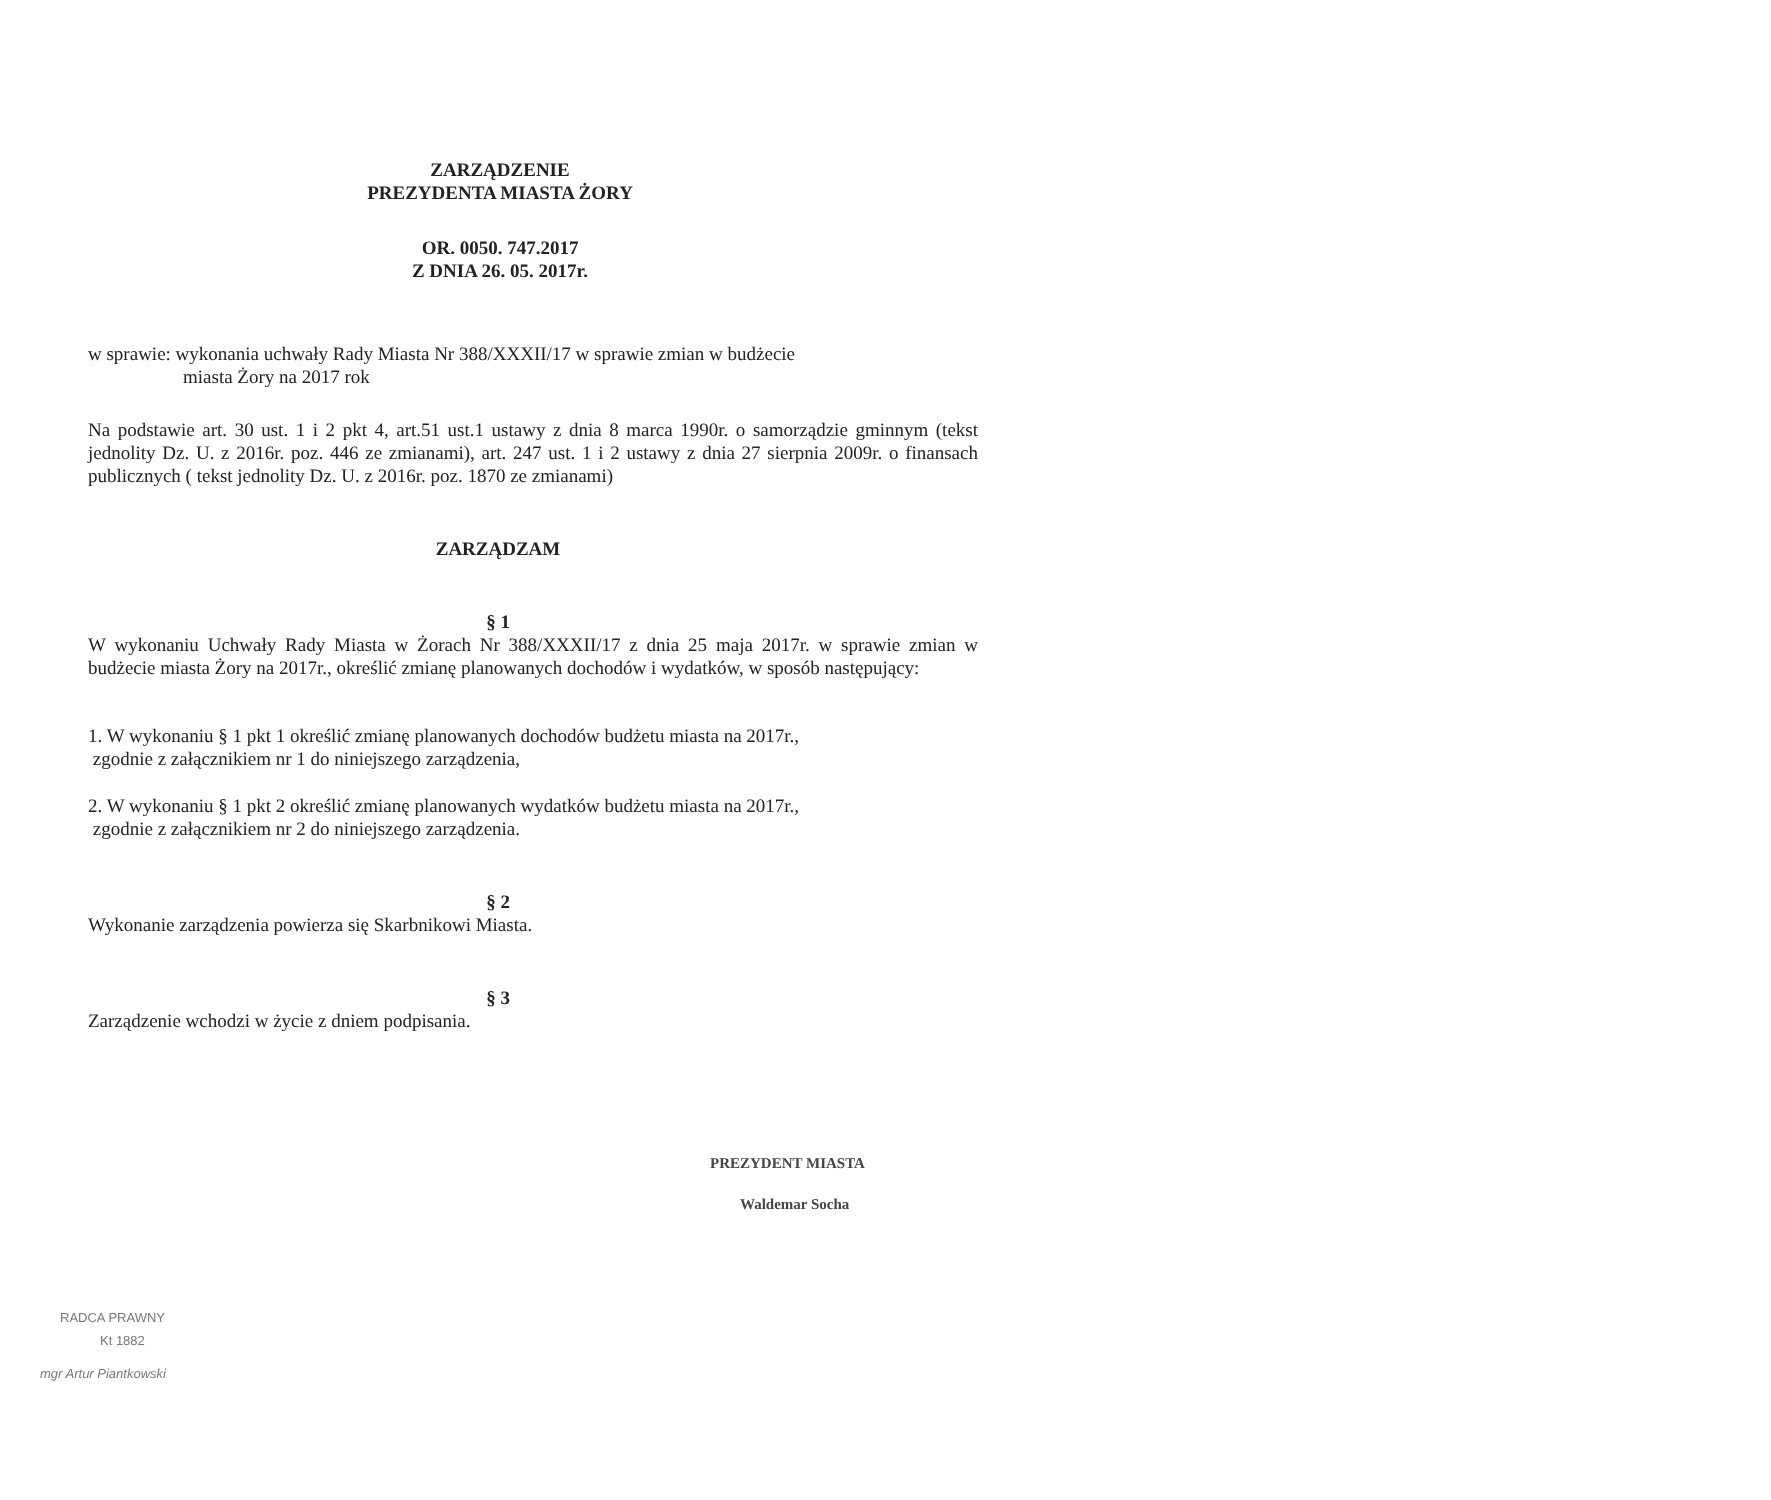ZARZĄDZENIE
PREZYDENTA MIASTA ŻORY
OR. 0050. 747.2017
Z DNIA 26. 05. 2017r.
w sprawie: wykonania uchwały Rady Miasta Nr 388/XXXII/17 w sprawie zmian w budżecie
miasta Żory na 2017 rok
Na podstawie art. 30 ust. 1 i 2 pkt 4, art.51 ust.1 ustawy z dnia 8 marca 1990r. o samorządzie gminnym (tekst jednolity Dz. U. z 2016r. poz. 446 ze zmianami), art. 247 ust. 1 i 2 ustawy z dnia 27 sierpnia 2009r. o finansach publicznych ( tekst jednolity Dz. U. z 2016r. poz. 1870 ze zmianami)
ZARZĄDZAM
§ 1
W wykonaniu Uchwały Rady Miasta w Żorach Nr 388/XXXII/17 z dnia 25 maja 2017r. w sprawie zmian w budżecie miasta Żory na 2017r., określić zmianę planowanych dochodów i wydatków, w sposób następujący:
1. W wykonaniu § 1 pkt 1 określić zmianę planowanych dochodów budżetu miasta na 2017r.,
zgodnie z załącznikiem nr 1 do niniejszego zarządzenia,
2. W wykonaniu § 1 pkt 2 określić zmianę planowanych wydatków budżetu miasta na 2017r.,
zgodnie z załącznikiem nr 2 do niniejszego zarządzenia.
§ 2
Wykonanie zarządzenia powierza się Skarbnikowi Miasta.
§ 3
Zarządzenie wchodzi w życie z dniem podpisania.
PREZYDENT MIASTA
Waldemar Socha
RADCA PRAWNY
Kt 1882
mgr Artur Piantkowski